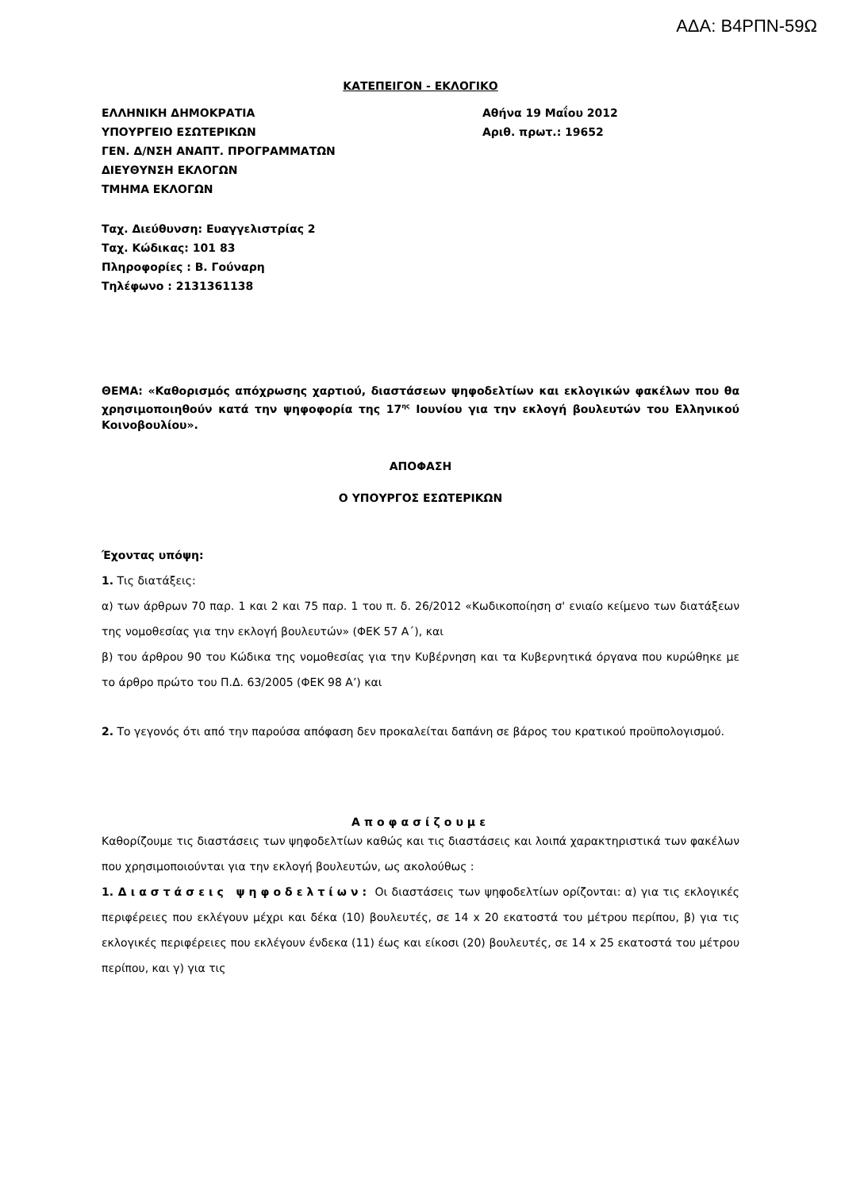ΑΔΑ: Β4ΡΠΝ-59Ω
ΚΑΤΕΠΕΙΓΟΝ - ΕΚΛΟΓΙΚΟ
ΕΛΛΗΝΙΚΗ ΔΗΜΟΚΡΑΤΙΑ
ΥΠΟΥΡΓΕΙΟ ΕΣΩΤΕΡΙΚΩΝ
ΓΕΝ. Δ/ΝΣΗ ΑΝΑΠΤ. ΠΡΟΓΡΑΜΜΑΤΩΝ
ΔΙΕΥΘΥΝΣΗ ΕΚΛΟΓΩΝ
ΤΜΗΜΑ ΕΚΛΟΓΩΝ
Αθήνα 19 Μαΐου 2012
Αριθ. πρωτ.: 19652
Ταχ. Διεύθυνση: Ευαγγελιστρίας 2
Ταχ. Κώδικας: 101 83
Πληροφορίες : Β. Γούναρη
Τηλέφωνο : 2131361138
ΘΕΜΑ: «Καθορισμός απόχρωσης χαρτιού, διαστάσεων ψηφοδελτίων και εκλογικών φακέλων που θα χρησιμοποιηθούν κατά την ψηφοφορία της 17<sup>ης</sup> Ιουνίου για την εκλογή βουλευτών του Ελληνικού Κοινοβουλίου».
ΑΠΟΦΑΣΗ
Ο ΥΠΟΥΡΓΟΣ ΕΣΩΤΕΡΙΚΩΝ
Έχοντας υπόψη:
1. Τις διατάξεις:
α) των άρθρων 70 παρ. 1 και 2 και 75 παρ. 1 του π. δ. 26/2012 «Κωδικοποίηση σ' ενιαίο κείμενο των διατάξεων της νομοθεσίας για την εκλογή βουλευτών» (ΦΕΚ 57 Α΄), και
β) του άρθρου 90 του Κώδικα της νομοθεσίας για την Κυβέρνηση και τα Κυβερνητικά όργανα που κυρώθηκε με το άρθρο πρώτο του Π.Δ. 63/2005 (ΦΕΚ 98 Α’) και
2. Το γεγονός ότι από την παρούσα απόφαση δεν προκαλείται δαπάνη σε βάρος του κρατικού προϋπολογισμού.
Αποφασίζουμε
Καθορίζουμε τις διαστάσεις των ψηφοδελτίων καθώς και τις διαστάσεις και λοιπά χαρακτηριστικά των φακέλων που χρησιμοποιούνται για την εκλογή βουλευτών, ως ακολούθως :
1. Διαστάσεις ψηφοδελτίων: Οι διαστάσεις των ψηφοδελτίων ορίζονται: α) για τις εκλογικές περιφέρειες που εκλέγουν μέχρι και δέκα (10) βουλευτές, σε 14 x 20 εκατοστά του μέτρου περίπου, β) για τις εκλογικές περιφέρειες που εκλέγουν ένδεκα (11) έως και είκοσι (20) βουλευτές, σε 14 x 25 εκατοστά του μέτρου περίπου, και γ) για τις